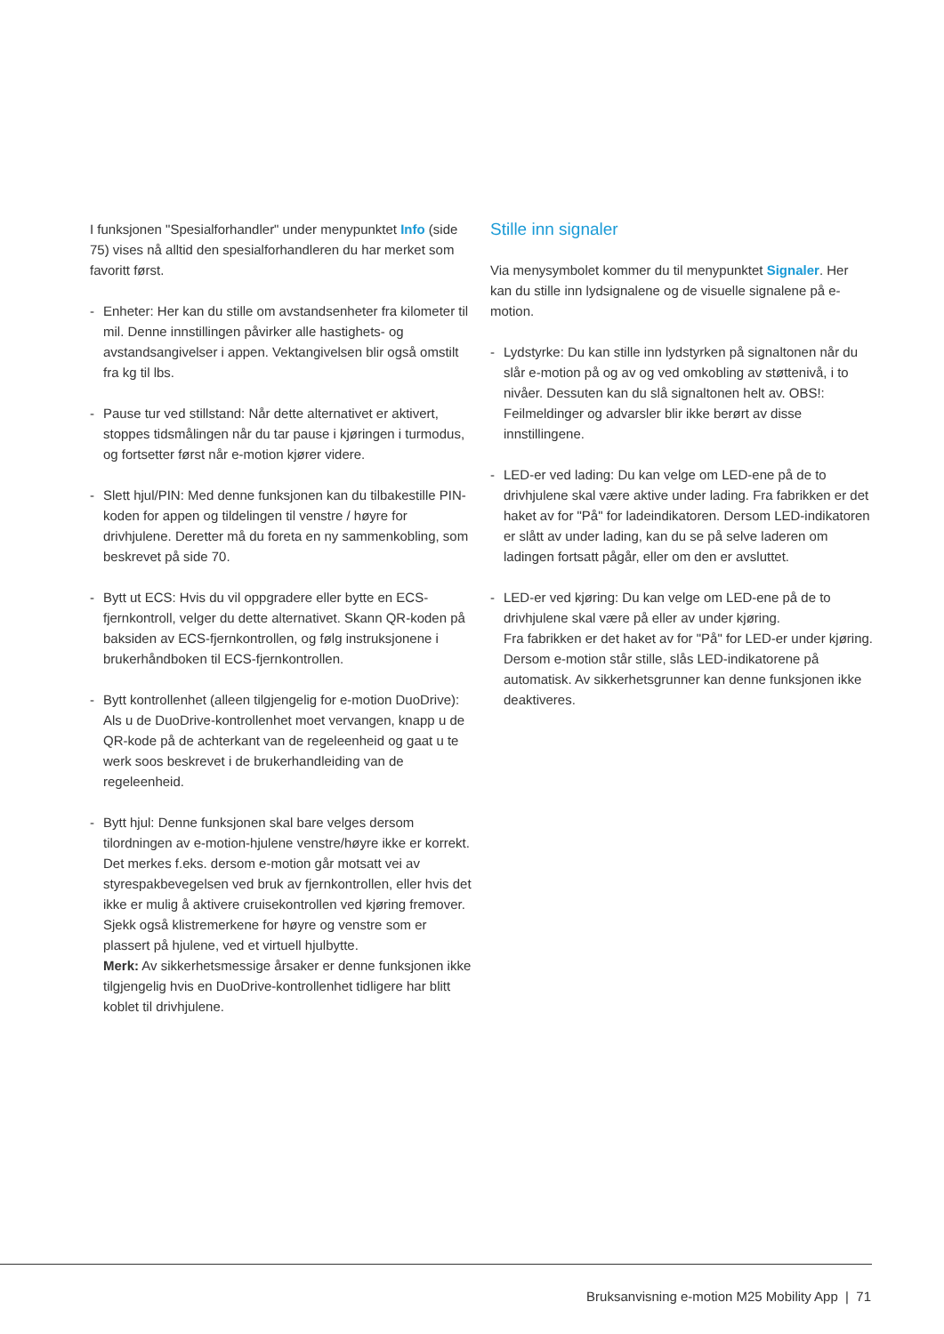I funksjonen "Spesialforhandler" under menypunktet Info (side 75) vises nå alltid den spesialforhandleren du har merket som favoritt først.
- Enheter: Her kan du stille om avstandsenheter fra kilo­meter til mil. Denne innstillingen påvirker alle hastighets- og avstandsangivelser i appen. Vektangivelsen blir også omstilt fra kg til lbs.
- Pause tur ved stillstand: Når dette alternativet er akti­vert, stoppes tidsmålingen når du tar pause i kjøringen i turmodus, og fortsetter først når e-motion kjører videre.
- Slett hjul/PIN: Med denne funksjonen kan du tilbakestille PIN-koden for appen og tildelingen til venstre / høyre for drivhjulene. Deretter må du foreta en ny sammenkob­ling, som beskrevet på side 70.
- Bytt ut ECS: Hvis du vil oppgradere eller bytte en ECS-fjernkontroll, velger du dette alternativet. Skann QR-koden på baksiden av ECS-fjernkontrollen, og følg instruksjonene i brukerhåndboken til ECS-fjernkontrollen.
- Bytt kontrollenhet (alleen tilgjengelig for e-motion DuoDrive): Als u de DuoDrive-kontrollenhet moet vervangen, knapp u de QR-kode på de achterkant van de regeleenheid og gaat u te werk soos beskrevet i de brukerhandleiding van de regeleenheid.
- Bytt hjul: Denne funksjonen skal bare velges dersom tilordningen av e-motion-hjulene venstre/høyre ikke er korrekt. Det merkes f.eks. dersom e-motion går motsatt vei av styrespakbevegelsen ved bruk av fjernkontrollen, eller hvis det ikke er mulig å aktivere cruisekontrollen ved kjøring fremover. Sjekk også klistremerkene for høyre og venstre som er plassert på hjulene, ved et virtuell hjulbytte.
Merk: Av sikkerhetsmessige årsaker er denne funk­sjonen ikke tilgjengelig hvis en DuoDrive-kontrollenhet tidligere har blitt koblet til drivhjulene.
Stille inn signaler
Via menysymbolet kommer du til menypunktet Signaler. Her kan du stille inn lydsignalene og de visuelle signalene på e-motion.
- Lydstyrke: Du kan stille inn lydstyrken på signaltonen når du slår e-motion på og av og ved omkobling av støt­tenivå, i to nivåer. Dessuten kan du slå signaltonen helt av. OBS!: Feilmeldinger og advarsler blir ikke berørt av disse innstillingene.
- LED-er ved lading: Du kan velge om LED-ene på de to drivhjulene skal være aktive under lading. Fra fabrikken er det haket av for "På" for ladeindikatoren. Dersom LED-indikatoren er slått av under lading, kan du se på selve laderen om ladingen fortsatt pågår, eller om den er avsluttet.
- LED-er ved kjøring: Du kan velge om LED-ene på de to drivhjulene skal være på eller av under kjøring.
Fra fabrikken er det haket av for "På" for LED-er under kjøring. Dersom e-motion står stille, slås LED-indika­torene på automatisk. Av sikkerhetsgrunner kan denne funksjonen ikke deaktiveres.
Bruksanvisning e-motion M25 Mobility App | 71